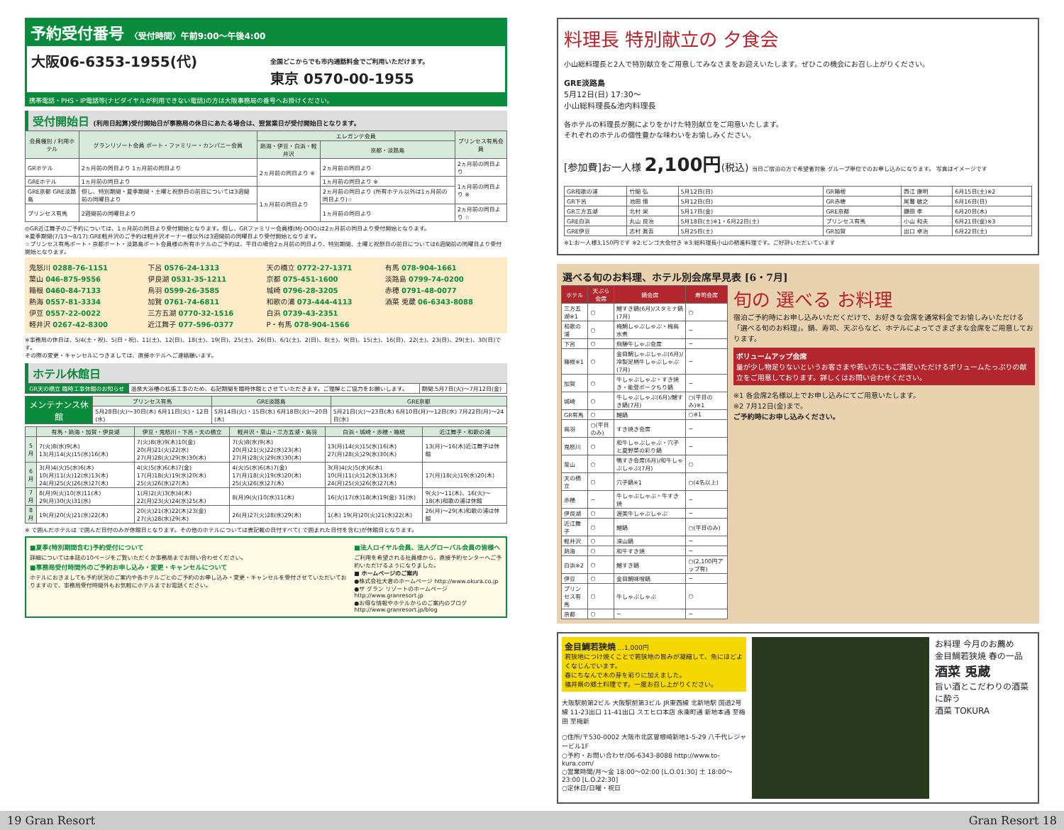予約受付番号 〈受付時間〉午前9:00〜午後4:00
大阪06-6353-1955(代)
全国どこからでも市内通話料金でご利用いただけます。
東京 0570-00-1955
携帯電話・PHS・IP電話等(ナビダイヤルが利用できない電話)の方は大阪事務局の番号へお掛けください。
受付開始日 (利用日起算)受付開始日が事務局の休日にあたる場合は、翌営業日が受付開始日となります。
| 会員種別 / 利用ホテル | グランリゾート会員 ポート・ファミリー・カンパニー会員 | エレガンテ会員 | | プリンセス有馬会員 |
| --- | --- | --- | --- | --- |
| | | 熱海・伊豆・白浜・軽井沢 | 京都・淡路島 | |
| GRホテル | 2ヵ月前の同日より 1ヵ月前の同日より | 2ヵ月前の同日より ※ | 2ヵ月前の同日より | 2ヵ月前の同日より |
| GREホテル | 1ヵ月前の同日より | | 1ヵ月前の同日より ※ | 1ヵ月前の同日より ※ |
| GRE京都 GRE淡路島 | 但し、特別期間・夏季期間・土曜と祝祭日の前日については3週間前の同曜日より | 1ヵ月前の同日より | 2ヵ月前の同日より (所有ホテル以外は1ヵ月前の同日より)☆ | |
| プリンセス有馬 | 2週間前の同曜日より | | 1ヵ月前の同日より | 2ヵ月前の同日より ☆ |
◎GR近江舞子のご予約については、1ヵ月前の同日より受付開始となります。但し、GRファミリー会員様(MJ-OOO)は2ヵ月前の同日より受付開始となります。
※夏季期間(7/13〜8/17):GRE軽井沢のご予約は軽井沢オーナー様以外は3週間前の同曜日より受付開始となります。
☆プリンセス有馬ポート・京都ポート・淡路島ポート会員様の所有ホテルのご予約は、平日の場合2ヵ月前の同日より、特別期間、土曜と祝祭日の前日については6週間前の同曜日より受付開始となります。
鬼怒川 0288-76-1151
下呂 0576-24-1313
天の橋立 0772-27-1371
有馬 078-904-1661
葉山 046-875-9556
伊良湖 0531-35-1211
京都 075-451-1600
淡路島 0799-74-0200
箱根 0460-84-7133
鳥羽 0599-26-3585
城崎 0796-28-3205
赤穂 0791-48-0077
熱海 0557-81-3334
加賀 0761-74-6811
和歌の浦 073-444-4113
酒菜 兎蔵 06-6343-8088
伊豆 0557-22-0022
三方五湖 0770-32-1516
白浜 0739-43-2351
軽井沢 0267-42-8300
近江舞子 077-596-0377
P・有馬 078-904-1566
※事務局の休日は、5/4(土・祝)、5(日・祝)、11(土)、12(日)、18(土)、19(日)、25(土)、26(日)、6/1(土)、2(日)、8(土)、9(日)、15(土)、16(日)、22(土)、23(日)、29(土)、30(日)です。
その際の変更・キャンセルにつきましては、直接ホテルへご連絡願います。
ホテル休館日
| GR天の橋立 臨時工事休館のお知らせ | 温泉大浴槽の拡張工事のため、右記期間を臨時休館とさせていただきます。ご理解とご協力をお願いします。 | 期間:5月7日(火)〜7月12日(金) |
| メンテナンス休館 | プリンセス有馬 | GRE淡路島 | GRE京都 |
| --- | --- | --- | --- |
| | 5月28日(火)〜30日(木) 6月11日(火)・12日(水) | 5月14日(火)・15日(水) 6月18日(火)〜20日(木) | 5月21日(火)〜23日(木) 6月10日(月)〜12日(水) 7月22日(月)〜24日(水) |
| | 有馬・熱海・加賀・伊良湖 | 伊豆・鬼怒川・下呂・天の橋立 | 軽井沢・葉山・三方五湖・鳥羽 | 白浜・城崎・赤穂・箱根 | 近江舞子・和歌の浦 |
| --- | --- | --- | --- | --- | --- |
| 5月 | 7(火)8(水)9(木) 13(月)14(火)15(水)16(木) | 7(火)8(水)9(木)10(金) 20(月)21(火)22(水) 27(月)28(火)29(水)30(木) | 7(火)8(水)9(木) 20(月)21(火)22(水)23(木) 27(月)28(火)29(水)30(木) | 13(月)14(火)15(水)16(木) 27(月)28(火)29(水)30(木) | 13(月)〜16(木)近江舞子は休館 |
| 6月 | 3(月)4(火)5(水)6(木) 10(月)11(火)12(水)13(木) 24(月)25(火)26(水)27(木) | 4(火)5(水)6(木)7(金) 17(月)18(火)19(水)20(木) 25(火)26(水)27(木) | 4(火)5(水)6(木)7(金) 17(月)18(火)19(水)20(木) 25(火)26(水)27(木) | 3(月)4(火)5(水)6(木) 10(月)11(火)12(水)13(木) 24(月)25(火)26(水)27(木) | 17(月)18(火)19(水)20(木) |
| 7月 | 8(月)9(火)10(水)11(木) 29(月)30(火)31(水) | 1(月)2(火)3(水)4(木) 22(月)23(火)24(水)25(木) | 8(月)9(火)10(水)11(木) | 16(火)17(水)18(木)19(金) 31(水) | 9(火)〜11(木)、16(火)〜18(木)和歌の浦は休館 |
| 8月 | 19(月)20(火)21(水)22(木) | 20(火)21(水)22(木)23(金) 27(火)28(水)29(木) | 26(月)27(火)28(水)29(木) | 1(木) 19(月)20(火)21(水)22(木) | 26(月)〜29(木)和歌の浦は休館 |
※ で囲んだホテルは で囲んだ日付のみが休館日となります。その他のホテルについては表記載の日付すべて( で囲まれた日付を含む)が休館日となります。
■夏季(特別期間含む)予約受付について
詳細については本誌の10ページをご覧いただくか事務局までお問い合わせください。
■事務局受付時間外のご予約お申し込み・変更・キャンセルについて
ホテルにおきましても予約状況のご案内や各ホテルごとのご予約のお申し込み・変更・キャンセルを受付させていただいておりますので、事務局受付時間外もお気軽にホテルまでお電話ください。
■法人ロイヤル会員、法人グローバル会員の皆様へ
ご利用を希望される社員様から、直接予約センターへご予約いただけるようになりました。
■ ホームページのご案内
●株式会社大倉のホームページ http://www.okura.co.jp
●ザ グラン リゾートのホームページ http://www.granresort.jp
●お得な情報やホテルからのご案内のブログ http://www.granresort.jp/blog
料理長 特別献立の 夕食会
小山総料理長と2人で特別献立をご用意してみなさまをお迎えいたします。ぜひこの機会にお召し上がりください。
GRE淡路島
5月12日(日) 17:30〜
小山総料理長&池内料理長
各ホテルの料理長が腕によりをかけた特別献立をご用意いたします。
それぞれのホテルの個性豊かな味わいをお愉しみください。
[参加費]お一人様 2,100円(税込) 当日ご宿泊の方で希望者対象 グループ単位でのお申し込みになります。 写真はイメージです
| GR和歌の浦 | 竹間 弘 | 5月12日(日) | GR箱根 | 西江 康明 | 6月15日(土)※2 |
| GR下呂 | 池田 悟 | 5月12日(日) | GR赤穂 | 尾鷲 敏之 | 6月16日(日) |
| GR三方五湖 | 北村 栄 | 5月17日(金) | GRE京都 | 鎌田 孝 | 6月20日(木) |
| GRE白浜 | 丸山 良治 | 5月18日(土)※1・6月22日(土) | プリンセス有馬 | 小山 和夫 | 6月21日(金)※3 |
| GRE伊豆 | 志村 眞吾 | 5月25日(土) | GR加賀 | 出口 卓治 | 6月22日(土) |
※1:お一人様3,150円です ※2:ビンゴ大会付き ※3:総料理長小山の精進料理です。ご好評いただいています
選べる旬のお料理、ホテル別会席早見表 [6・7月]
| ホテル | 天ぷら会席 | 鍋会席 | 寿司会席 |
| --- | --- | --- | --- |
| 三方五湖※1 | ○ | 鱧すき鍋(6月)/スタミナ鍋(7月) | ○ |
| 和歌の浦 | ○ | 梅鯛しゃぶしゃぶ・梅鳥水煮 | − |
| 下呂 | ○ | 飛騨牛しゃぶ会席 | − |
| 箱根※1 | ○ | 金目鯛しゃぶしゃぶ(6月)/冷製足柄牛しゃぶしゃぶ(7月) | − |
| 加賀 | ○ | 牛しゃぶしゃぶ・すき焼き・能登ポークちり鍋 | − |
| 城崎 | ○ | 牛しゃぶしゃぶ(6月)/鱧すき鍋(7月) | ○(平日のみ)※1 |
| GR有馬 | ○ | 鱧鍋 | ○※1 |
| 鳥羽 | ○(平日のみ) | すき焼き会席 | − |
| 鬼怒川 | ○ | 和牛しゃぶしゃぶ・穴子と夏野菜の彩り鍋 | − |
| 葉山 | ○ | 鴨すき会席(6月)/和牛しゃぶしゃぶ(7月) | ○ |
| 天の橋立 | ○ | 穴子鍋※1 | ○(4名以上) |
| 赤穂 | − | 牛しゃぶしゃぶ・牛すき焼 | − |
| 伊良湖 | ○ | 渥美牛しゃぶしゃぶ | − |
| 近江舞子 | ○ | 鱧鍋 | ○(平日のみ) |
| 軽井沢 | ○ | 深山鍋 | − |
| 熱海 | ○ | 和牛すき焼 | − |
| 白浜※2 | ○ | 鱧すき鍋 | ○(2,100円アップ有) |
| 伊豆 | ○ | 金目鯛味噌鍋 | − |
| プリンセス有馬 | ○ | 牛しゃぶしゃぶ | ○ |
| 京都 | ○ | − | − |
旬の 選べる お料理
宿泊ご予約時にお申し込みいただくだけで、お好きな会席を通常料金でお愉しみいただける「選べる旬のお料理」。鍋、寿司、天ぷらなど、ホテルによってさまざまな会席をご用意しております。
ボリュームアップ会席
量が少し物足りないというお客さまや若い方にもご満足いただけるボリュームたっぷりの献立をご用意しております。詳しくはお問い合わせください。
※1 各会席2名様以上でお申し込みにてご用意いたします。
※2 7月12日(金)まで。
ご予約時にお申し込みください。
金目鯛若狭焼 …1,000円
若狭地につけ焼くことで若狭地の旨みが凝縮して、魚にほどよくなじんでいます。
春にちなんで木の芽を彩りに加えました。
福井県の郷土料理です。一度お召し上がりください。
大阪駅前第2ビル 大阪駅前第3ビル JR東西線 北新地駅 国道2号線 11-23出口 11-41出口 スエヒロ本店 永楽町通 新地本通 至梅田 至梅新
○住所/〒530-0002 大阪市北区曽根崎新地1-5-29 八千代レジャービル1F
○予約・お問い合わせ/06-6343-8088 http://www.to-kura.com/
○営業時間/月〜金 18:00〜02:00 [L.O.01:30] 土 18:00〜23:00 [L.O.22:30]
○定休日/日曜・祝日
お料理 今月のお薦め
金目鯛若狭焼 春の一品
酒菜 兎蔵
旨い酒とこだわりの酒菜に酔う
酒菜 TOKURA
19 Gran Resort Gran Resort 18